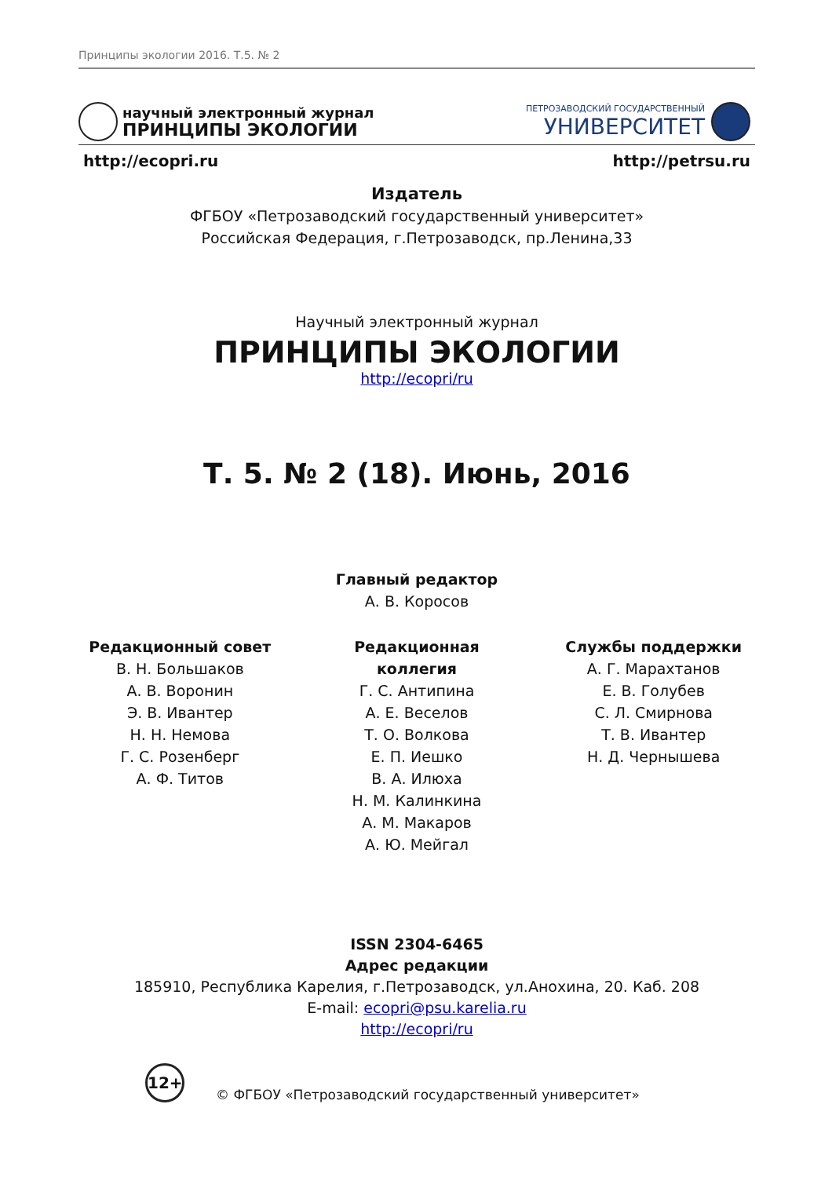Принципы экологии 2016. Т.5. № 2
научный электронный журнал
ПРИНЦИПЫ ЭКОЛОГИИ
ПЕТРОЗАВОДСКИЙ ГОСУДАРСТВЕННЫЙ
УНИВЕРСИТЕТ
http://ecopri.ru http://petrsu.ru
Издатель
ФГБОУ «Петрозаводский государственный университет»
Российская Федерация, г.Петрозаводск, пр.Ленина,33
Научный электронный журнал
ПРИНЦИПЫ ЭКОЛОГИИ
http://ecopri/ru
Т. 5. № 2 (18). Июнь, 2016
Главный редактор
А. В. Коросов
Редакционный совет
В. Н. Большаков
А. В. Воронин
Э. В. Ивантер
Н. Н. Немова
Г. С. Розенберг
А. Ф. Титов
Редакционная коллегия
Г. С. Антипина
А. Е. Веселов
Т. О. Волкова
Е. П. Иешко
В. А. Илюха
Н. М. Калинкина
А. М. Макаров
А. Ю. Мейгал
Службы поддержки
А. Г. Марахтанов
Е. В. Голубев
С. Л. Смирнова
Т. В. Ивантер
Н. Д. Чернышева
ISSN 2304-6465
Адрес редакции
185910, Республика Карелия, г.Петрозаводск, ул.Анохина, 20. Каб. 208
E-mail: ecopri@psu.karelia.ru
http://ecopri/ru
12+ © ФГБОУ «Петрозаводский государственный университет»